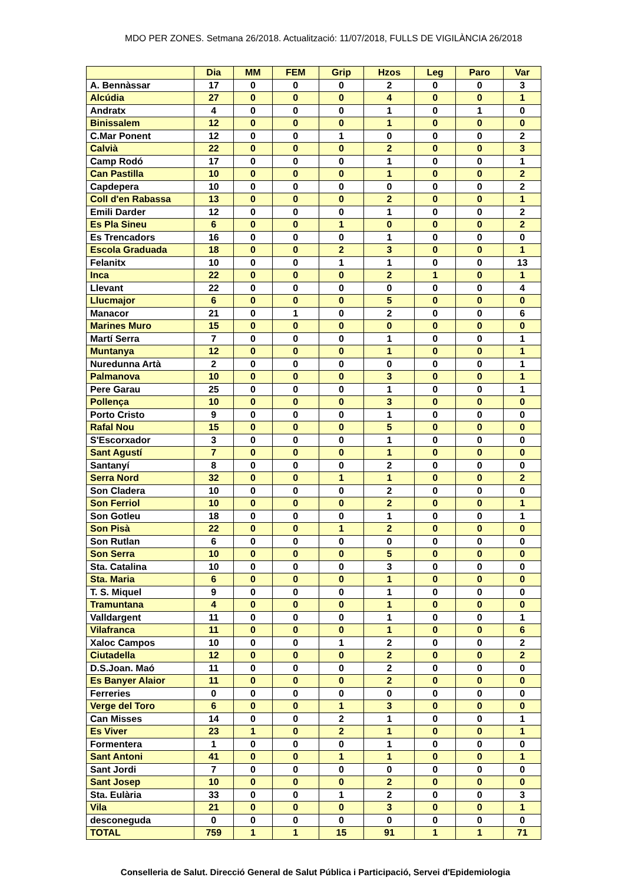MDO PER ZONES. Setmana 26/2018. Actualització: 11/07/2018, FULLS DE VIGILÀNCIA 26/2018
| | Dia | MM | FEM | Grip | Hzos | Leg | Paro | Var |
| --- | --- | --- | --- | --- | --- | --- | --- | --- |
| A. Bennàssar | 17 | 0 | 0 | 0 | 2 | 0 | 0 | 3 |
| Alcúdia | 27 | 0 | 0 | 0 | 4 | 0 | 0 | 1 |
| Andratx | 4 | 0 | 0 | 0 | 1 | 0 | 1 | 0 |
| Binissalem | 12 | 0 | 0 | 0 | 1 | 0 | 0 | 0 |
| C.Mar Ponent | 12 | 0 | 0 | 1 | 0 | 0 | 0 | 2 |
| Calvià | 22 | 0 | 0 | 0 | 2 | 0 | 0 | 3 |
| Camp Rodó | 17 | 0 | 0 | 0 | 1 | 0 | 0 | 1 |
| Can Pastilla | 10 | 0 | 0 | 0 | 1 | 0 | 0 | 2 |
| Capdepera | 10 | 0 | 0 | 0 | 0 | 0 | 0 | 2 |
| Coll d'en Rabassa | 13 | 0 | 0 | 0 | 2 | 0 | 0 | 1 |
| Emili Darder | 12 | 0 | 0 | 0 | 1 | 0 | 0 | 2 |
| Es Pla Sineu | 6 | 0 | 0 | 1 | 0 | 0 | 0 | 2 |
| Es Trencadors | 16 | 0 | 0 | 0 | 1 | 0 | 0 | 0 |
| Escola Graduada | 18 | 0 | 0 | 2 | 3 | 0 | 0 | 1 |
| Felanitx | 10 | 0 | 0 | 1 | 1 | 0 | 0 | 13 |
| Inca | 22 | 0 | 0 | 0 | 2 | 1 | 0 | 1 |
| Llevant | 22 | 0 | 0 | 0 | 0 | 0 | 0 | 4 |
| Llucmajor | 6 | 0 | 0 | 0 | 5 | 0 | 0 | 0 |
| Manacor | 21 | 0 | 1 | 0 | 2 | 0 | 0 | 6 |
| Marines Muro | 15 | 0 | 0 | 0 | 0 | 0 | 0 | 0 |
| Martí Serra | 7 | 0 | 0 | 0 | 1 | 0 | 0 | 1 |
| Muntanya | 12 | 0 | 0 | 0 | 1 | 0 | 0 | 1 |
| Nuredunna Artà | 2 | 0 | 0 | 0 | 0 | 0 | 0 | 1 |
| Palmanova | 10 | 0 | 0 | 0 | 3 | 0 | 0 | 1 |
| Pere Garau | 25 | 0 | 0 | 0 | 1 | 0 | 0 | 1 |
| Pollença | 10 | 0 | 0 | 0 | 3 | 0 | 0 | 0 |
| Porto Cristo | 9 | 0 | 0 | 0 | 1 | 0 | 0 | 0 |
| Rafal Nou | 15 | 0 | 0 | 0 | 5 | 0 | 0 | 0 |
| S'Escorxador | 3 | 0 | 0 | 0 | 1 | 0 | 0 | 0 |
| Sant Agustí | 7 | 0 | 0 | 0 | 1 | 0 | 0 | 0 |
| Santanyí | 8 | 0 | 0 | 0 | 2 | 0 | 0 | 0 |
| Serra Nord | 32 | 0 | 0 | 1 | 1 | 0 | 0 | 2 |
| Son Cladera | 10 | 0 | 0 | 0 | 2 | 0 | 0 | 0 |
| Son Ferriol | 10 | 0 | 0 | 0 | 2 | 0 | 0 | 1 |
| Son Gotleu | 18 | 0 | 0 | 0 | 1 | 0 | 0 | 1 |
| Son Pisà | 22 | 0 | 0 | 1 | 2 | 0 | 0 | 0 |
| Son Rutlan | 6 | 0 | 0 | 0 | 0 | 0 | 0 | 0 |
| Son Serra | 10 | 0 | 0 | 0 | 5 | 0 | 0 | 0 |
| Sta. Catalina | 10 | 0 | 0 | 0 | 3 | 0 | 0 | 0 |
| Sta. Maria | 6 | 0 | 0 | 0 | 1 | 0 | 0 | 0 |
| T. S. Miquel | 9 | 0 | 0 | 0 | 1 | 0 | 0 | 0 |
| Tramuntana | 4 | 0 | 0 | 0 | 1 | 0 | 0 | 0 |
| Valldargent | 11 | 0 | 0 | 0 | 1 | 0 | 0 | 1 |
| Vilafranca | 11 | 0 | 0 | 0 | 1 | 0 | 0 | 6 |
| Xaloc Campos | 10 | 0 | 0 | 1 | 2 | 0 | 0 | 2 |
| Ciutadella | 12 | 0 | 0 | 0 | 2 | 0 | 0 | 2 |
| D.S.Joan. Maó | 11 | 0 | 0 | 0 | 2 | 0 | 0 | 0 |
| Es Banyer Alaior | 11 | 0 | 0 | 0 | 2 | 0 | 0 | 0 |
| Ferreries | 0 | 0 | 0 | 0 | 0 | 0 | 0 | 0 |
| Verge del Toro | 6 | 0 | 0 | 1 | 3 | 0 | 0 | 0 |
| Can Misses | 14 | 0 | 0 | 2 | 1 | 0 | 0 | 1 |
| Es Viver | 23 | 1 | 0 | 2 | 1 | 0 | 0 | 1 |
| Formentera | 1 | 0 | 0 | 0 | 1 | 0 | 0 | 0 |
| Sant Antoni | 41 | 0 | 0 | 1 | 1 | 0 | 0 | 1 |
| Sant Jordi | 7 | 0 | 0 | 0 | 0 | 0 | 0 | 0 |
| Sant Josep | 10 | 0 | 0 | 0 | 2 | 0 | 0 | 0 |
| Sta. Eulària | 33 | 0 | 0 | 1 | 2 | 0 | 0 | 3 |
| Vila | 21 | 0 | 0 | 0 | 3 | 0 | 0 | 1 |
| desconeguda | 0 | 0 | 0 | 0 | 0 | 0 | 0 | 0 |
| TOTAL | 759 | 1 | 1 | 15 | 91 | 1 | 1 | 71 |
Conselleria de Salut. Direcció General de Salut Pública i Participació, Servei d'Epidemiologia